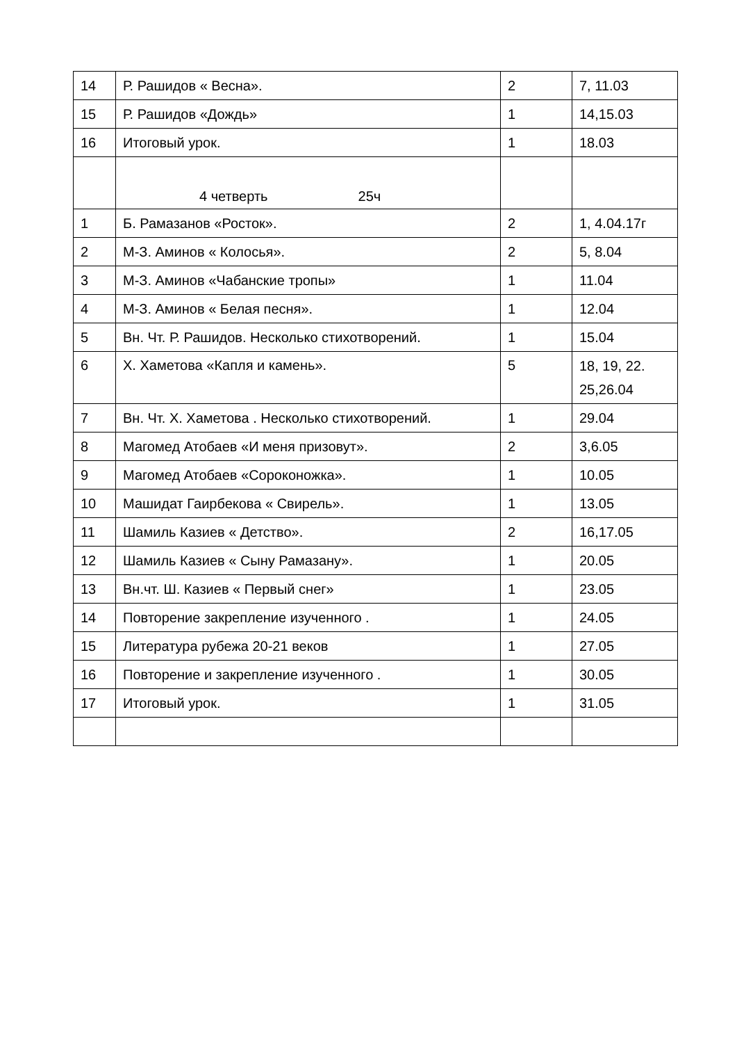| 14 | Р. Рашидов « Весна». | 2 | 7, 11.03 |
| 15 | Р. Рашидов «Дождь» | 1 | 14,15.03 |
| 16 | Итоговый урок. | 1 | 18.03 |
| | 4 четверть 25ч | | |
| 1 | Б. Рамазанов «Росток». | 2 | 1, 4.04.17г |
| 2 | М-З. Аминов « Колосья». | 2 | 5, 8.04 |
| 3 | М-З. Аминов «Чабанские тропы» | 1 | 11.04 |
| 4 | М-З. Аминов « Белая песня». | 1 | 12.04 |
| 5 | Вн. Чт. Р. Рашидов. Несколько стихотворений. | 1 | 15.04 |
| 6 | Х. Хаметова «Капля и камень». | 5 | 18, 19, 22. 25,26.04 |
| 7 | Вн. Чт. Х. Хаметова . Несколько стихотворений. | 1 | 29.04 |
| 8 | Магомед Атобаев «И меня призовут». | 2 | 3,6.05 |
| 9 | Магомед Атобаев «Сороконожка». | 1 | 10.05 |
| 10 | Машидат Гаирбекова « Свирель». | 1 | 13.05 |
| 11 | Шамиль Казиев « Детство». | 2 | 16,17.05 |
| 12 | Шамиль Казиев « Сыну Рамазану». | 1 | 20.05 |
| 13 | Вн.чт. Ш. Казиев « Первый снег» | 1 | 23.05 |
| 14 | Повторение закрепление изученного . | 1 | 24.05 |
| 15 | Литература рубежа 20-21 веков | 1 | 27.05 |
| 16 | Повторение и закрепление изученного . | 1 | 30.05 |
| 17 | Итоговый урок. | 1 | 31.05 |